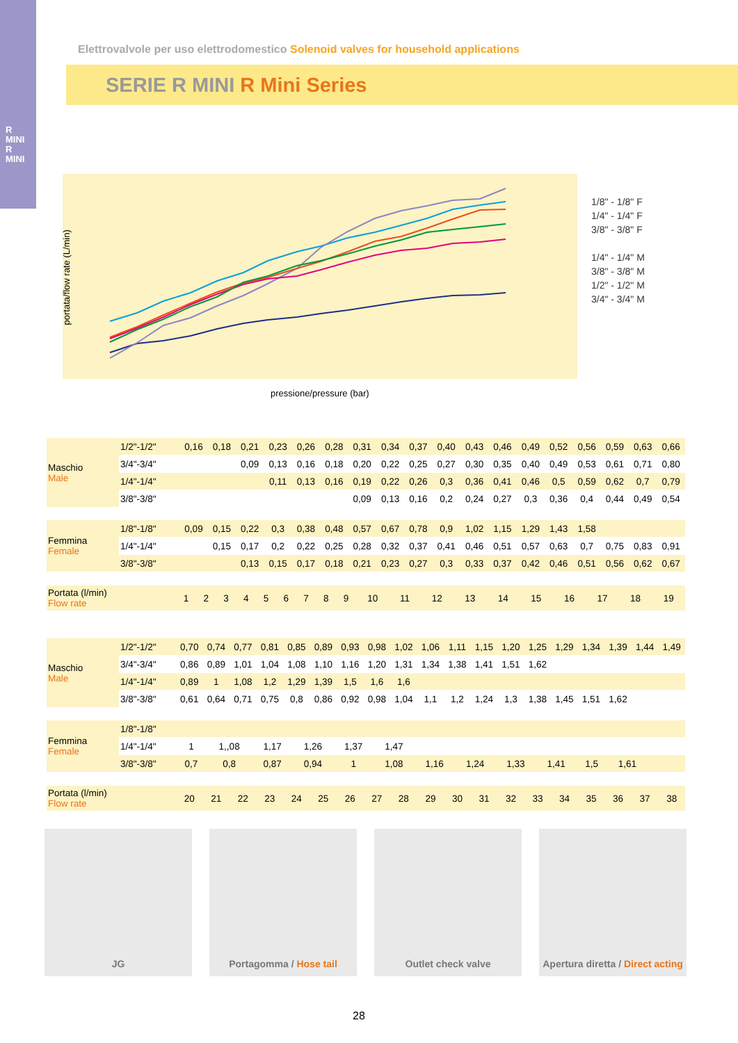R MINI R MINI
Elettrovalvole per uso elettrodomestico Solenoid valves for household applications
SERIE R MINI R Mini Series
portata/flow rate (L/min)
pressione/pressure (bar)
1/8" - 1/8" F
1/4" - 1/4" F
3/8" - 3/8" F
1/4" - 1/4" M
3/8" - 3/8" M
1/2" - 1/2" M
3/4" - 3/4" M
| Maschio Male | 1/2"-1/2" | | 0,16 | 0,18 | 0,21 | 0,23 | 0,26 | 0,28 | 0,31 | 0,34 | 0,37 | 0,40 | 0,43 | 0,46 | 0,49 | 0,52 | 0,56 | 0,59 | 0,63 | 0,66 |
| | 3/4"-3/4" | | | | 0,09 | 0,13 | 0,16 | 0,18 | 0,20 | 0,22 | 0,25 | 0,27 | 0,30 | 0,35 | 0,40 | 0,49 | 0,53 | 0,61 | 0,71 | 0,80 |
| | 1/4"-1/4" | | | | | 0,11 | 0,13 | 0,16 | 0,19 | 0,22 | 0,26 | 0,3 | 0,36 | 0,41 | 0,46 | 0,5 | 0,59 | 0,62 | 0,7 | 0,79 |
| | 3/8"-3/8" | | | | | | | | 0,09 | 0,13 | 0,16 | 0,2 | 0,24 | 0,27 | 0,3 | 0,36 | 0,4 | 0,44 | 0,49 | 0,54 |
| Femmina Female | 1/8"-1/8" | | 0,09 | 0,15 | 0,22 | 0,3 | 0,38 | 0,48 | 0,57 | 0,67 | 0,78 | 0,9 | 1,02 | 1,15 | 1,29 | 1,43 | 1,58 | | | |
| | 1/4"-1/4" | | | 0,15 | 0,17 | 0,2 | 0,22 | 0,25 | 0,28 | 0,32 | 0,37 | 0,41 | 0,46 | 0,51 | 0,57 | 0,63 | 0,7 | 0,75 | 0,83 | 0,91 |
| | 3/8"-3/8" | | | | 0,13 | 0,15 | 0,17 | 0,18 | 0,21 | 0,23 | 0,27 | 0,3 | 0,33 | 0,37 | 0,42 | 0,46 | 0,51 | 0,56 | 0,62 | 0,67 |
| Portata (l/min) Flow rate | | 1 | 2 | 3 | 4 | 5 | 6 | 7 | 8 | 9 | 10 | 11 | 12 | 13 | 14 | 15 | 16 | 17 | 18 | 19 |
| Maschio Male | 1/2"-1/2" | 0,70 | 0,74 | 0,77 | 0,81 | 0,85 | 0,89 | 0,93 | 0,98 | 1,02 | 1,06 | 1,11 | 1,15 | 1,20 | 1,25 | 1,29 | 1,34 | 1,39 | 1,44 | 1,49 |
| | 3/4"-3/4" | 0,86 | 0,89 | 1,01 | 1,04 | 1,08 | 1,10 | 1,16 | 1,20 | 1,31 | 1,34 | 1,38 | 1,41 | 1,51 | 1,62 | | | | | |
| | 1/4"-1/4" | 0,89 | 1 | 1,08 | 1,2 | 1,29 | 1,39 | 1,5 | 1,6 | 1,6 | | | | | | | | | | |
| | 3/8"-3/8" | 0,61 | 0,64 | 0,71 | 0,75 | 0,8 | 0,86 | 0,92 | 0,98 | 1,04 | 1,1 | 1,2 | 1,24 | 1,3 | 1,38 | 1,45 | 1,51 | 1,62 | | |
| Femmina Female | 1/8"-1/8" | | | | | | | | | | | | | | | | | | | |
| | 1/4"-1/4" | 1 | 1,,08 | 1,17 | 1,26 | 1,37 | 1,47 | | | | | | | | | | | | | |
| | 3/8"-3/8" | 0,7 | 0,8 | 0,87 | 0,94 | 1 | 1,08 | 1,16 | 1,24 | 1,33 | 1,41 | 1,5 | 1,61 | | | | | | | |
| Portata (l/min) Flow rate | | 20 | 21 | 22 | 23 | 24 | 25 | 26 | 27 | 28 | 29 | 30 | 31 | 32 | 33 | 34 | 35 | 36 | 37 | 38 |
JG Portagomma / Hose tail Outlet check valve Apertura diretta / Direct acting
28